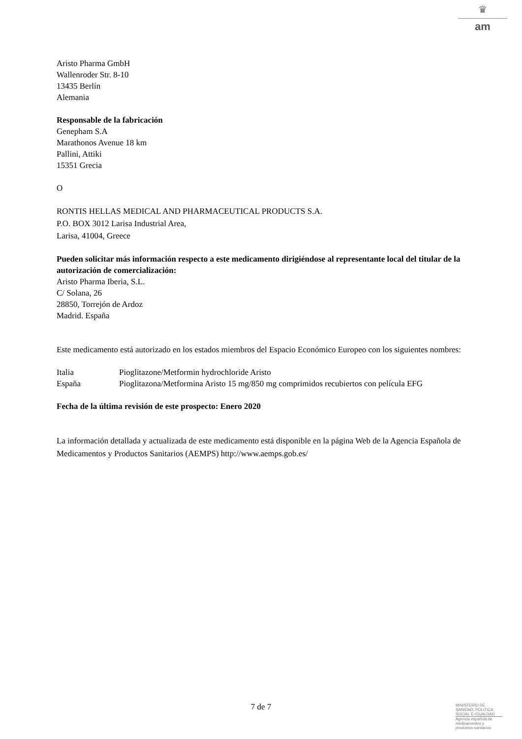♛
am
Aristo Pharma GmbH
Wallenroder Str. 8-10
13435 Berlín
Alemania
Responsable de la fabricación
Genepham S.A
Marathonos Avenue 18 km
Pallini, Attiki
15351 Grecia
O
RONTIS HELLAS MEDICAL AND PHARMACEUTICAL PRODUCTS S.A.
P.O. BOX 3012 Larisa Industrial Area,
Larisa, 41004, Greece
Pueden solicitar más información respecto a este medicamento dirigiéndose al representante local del titular de la autorización de comercialización:
Aristo Pharma Iberia, S.L.
C/ Solana, 26
28850, Torrejón de Ardoz
Madrid. España
Este medicamento está autorizado en los estados miembros del Espacio Económico Europeo con los siguientes nombres:
| Italia | Pioglitazone/Metformin hydrochloride Aristo |
| España | Pioglitazona/Metformina Aristo 15 mg/850 mg comprimidos recubiertos con película EFG |
Fecha de la última revisión de este prospecto: Enero 2020
La información detallada y actualizada de este medicamento está disponible en la página Web de la Agencia Española de Medicamentos y Productos Sanitarios (AEMPS) http://www.aemps.gob.es/
7 de 7
MINISTERIO DE
SANIDAD, POLITICA
SOCIAL E IGUALDAD
Agencia española de
medicamentos y
productos sanitarios